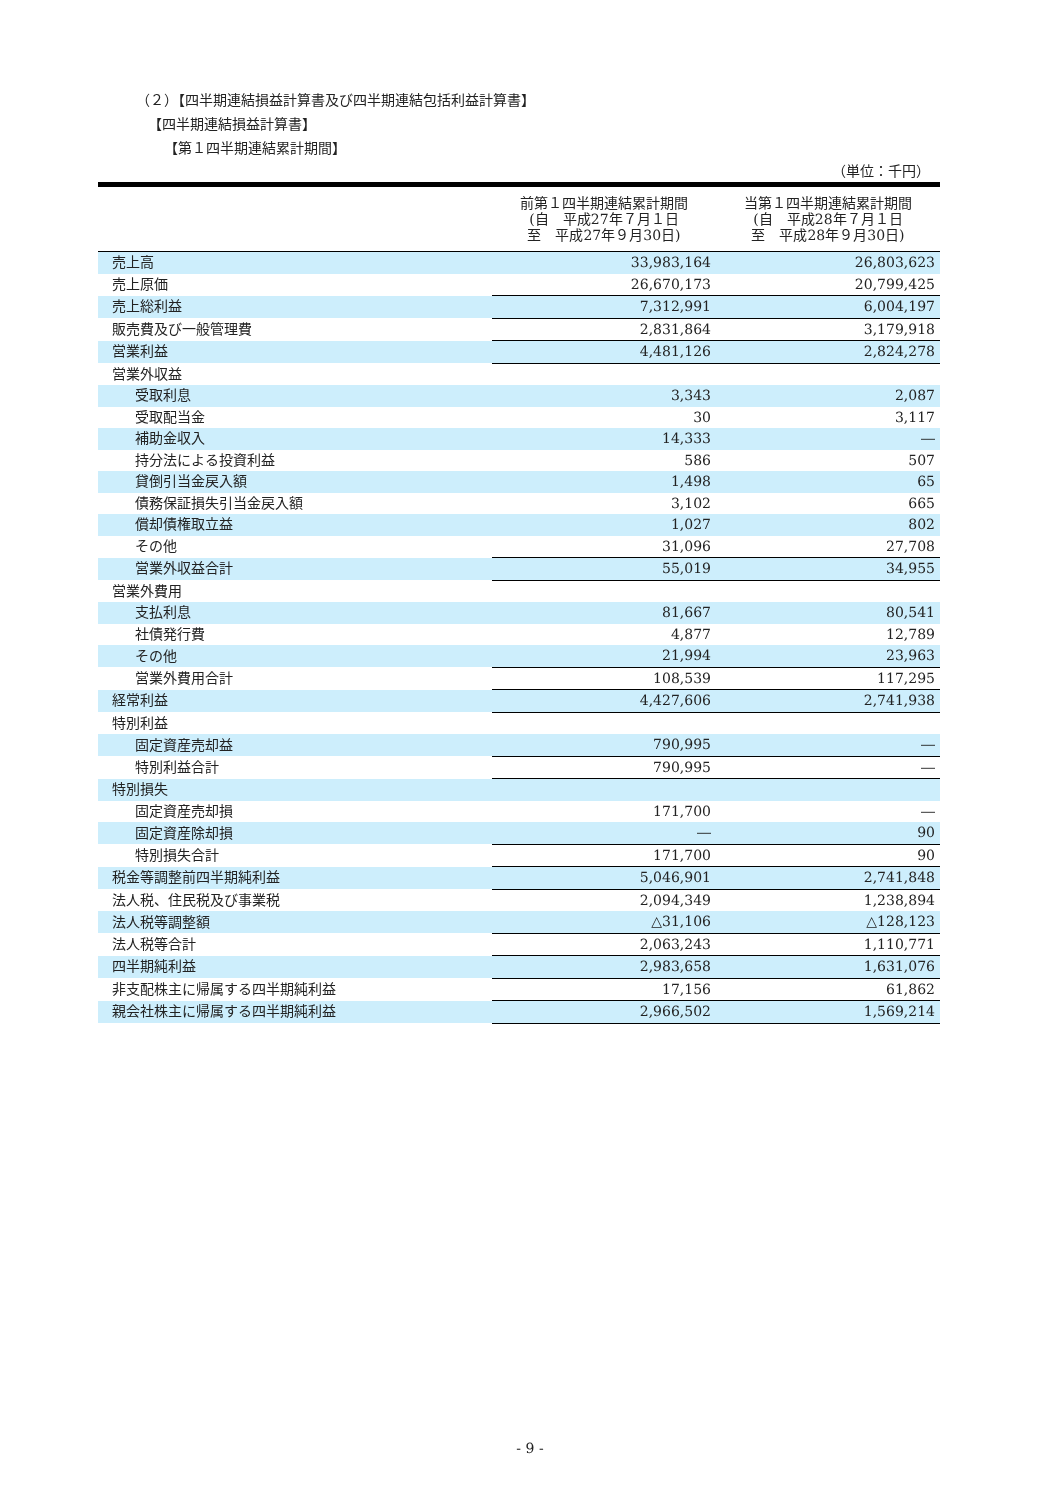（２）【四半期連結損益計算書及び四半期連結包括利益計算書】
【四半期連結損益計算書】
【第１四半期連結累計期間】
（単位：千円）
| | 前第１四半期連結累計期間 (自 平成27年７月１日 至 平成27年９月30日) | 当第１四半期連結累計期間 (自 平成28年７月１日 至 平成28年９月30日) |
| --- | --- | --- |
| 売上高 | 33,983,164 | 26,803,623 |
| 売上原価 | 26,670,173 | 20,799,425 |
| 売上総利益 | 7,312,991 | 6,004,197 |
| 販売費及び一般管理費 | 2,831,864 | 3,179,918 |
| 営業利益 | 4,481,126 | 2,824,278 |
| 営業外収益 | | |
| 受取利息 | 3,343 | 2,087 |
| 受取配当金 | 30 | 3,117 |
| 補助金収入 | 14,333 | ― |
| 持分法による投資利益 | 586 | 507 |
| 貸倒引当金戻入額 | 1,498 | 65 |
| 債務保証損失引当金戻入額 | 3,102 | 665 |
| 償却債権取立益 | 1,027 | 802 |
| その他 | 31,096 | 27,708 |
| 営業外収益合計 | 55,019 | 34,955 |
| 営業外費用 | | |
| 支払利息 | 81,667 | 80,541 |
| 社債発行費 | 4,877 | 12,789 |
| その他 | 21,994 | 23,963 |
| 営業外費用合計 | 108,539 | 117,295 |
| 経常利益 | 4,427,606 | 2,741,938 |
| 特別利益 | | |
| 固定資産売却益 | 790,995 | ― |
| 特別利益合計 | 790,995 | ― |
| 特別損失 | | |
| 固定資産売却損 | 171,700 | ― |
| 固定資産除却損 | ― | 90 |
| 特別損失合計 | 171,700 | 90 |
| 税金等調整前四半期純利益 | 5,046,901 | 2,741,848 |
| 法人税、住民税及び事業税 | 2,094,349 | 1,238,894 |
| 法人税等調整額 | △31,106 | △128,123 |
| 法人税等合計 | 2,063,243 | 1,110,771 |
| 四半期純利益 | 2,983,658 | 1,631,076 |
| 非支配株主に帰属する四半期純利益 | 17,156 | 61,862 |
| 親会社株主に帰属する四半期純利益 | 2,966,502 | 1,569,214 |
- 9 -